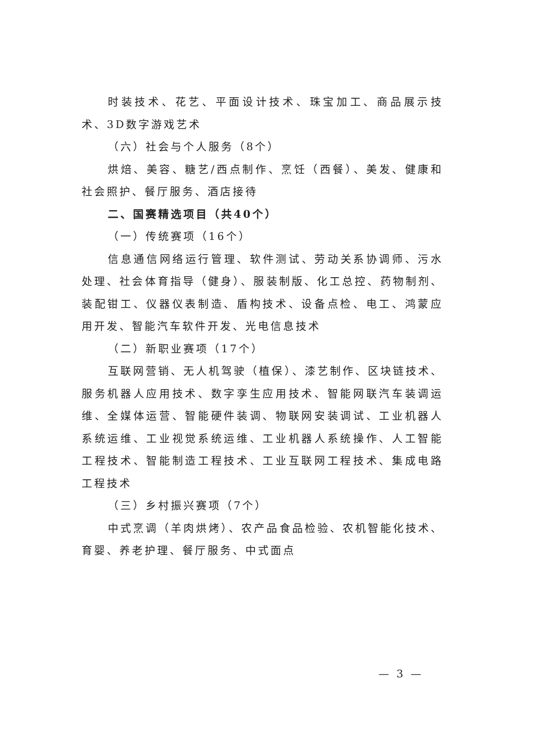时装技术、花艺、平面设计技术、珠宝加工、商品展示技术、3D数字游戏艺术
（六）社会与个人服务（8个）
烘焙、美容、糖艺/西点制作、烹饪（西餐）、美发、健康和社会照护、餐厅服务、酒店接待
二、国赛精选项目（共40个）
（一）传统赛项（16个）
信息通信网络运行管理、软件测试、劳动关系协调师、污水处理、社会体育指导（健身）、服装制版、化工总控、药物制剂、装配钳工、仪器仪表制造、盾构技术、设备点检、电工、鸿蒙应用开发、智能汽车软件开发、光电信息技术
（二）新职业赛项（17个）
互联网营销、无人机驾驶（植保）、漆艺制作、区块链技术、服务机器人应用技术、数字孪生应用技术、智能网联汽车装调运维、全媒体运营、智能硬件装调、物联网安装调试、工业机器人系统运维、工业视觉系统运维、工业机器人系统操作、人工智能工程技术、智能制造工程技术、工业互联网工程技术、集成电路工程技术
（三）乡村振兴赛项（7个）
中式烹调（羊肉烘烤）、农产品食品检验、农机智能化技术、育婴、养老护理、餐厅服务、中式面点
— 3 —